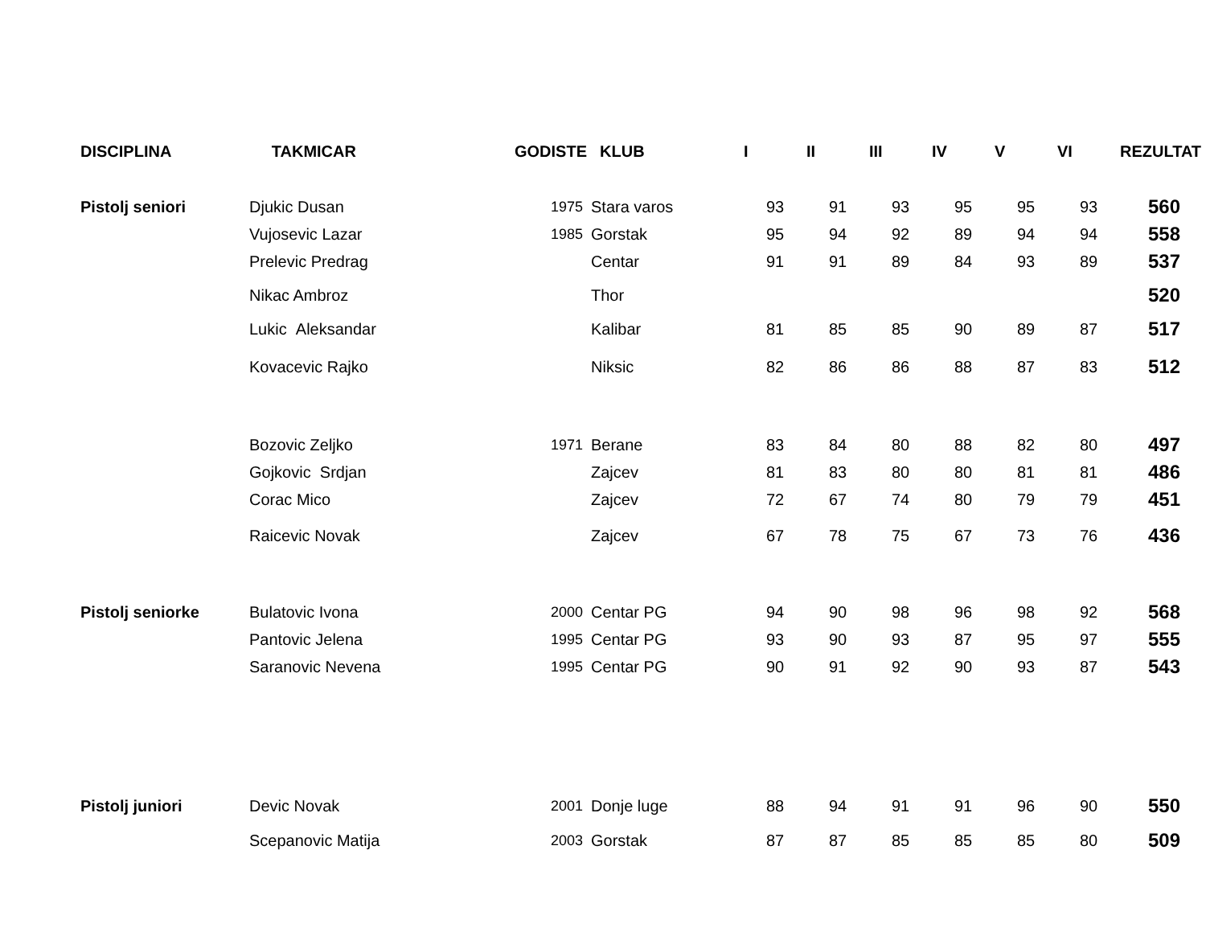| DISCIPLINA | TAKMICAR | GODISTE | KLUB | I | II | III | IV | V | VI | REZULTAT |
| --- | --- | --- | --- | --- | --- | --- | --- | --- | --- | --- |
| Pistolj seniori | Djukic Dusan | 1975 | Stara varos | 93 | 91 | 93 | 95 | 95 | 93 | 560 |
| | Vujosevic Lazar | 1985 | Gorstak | 95 | 94 | 92 | 89 | 94 | 94 | 558 |
| | Prelevic Predrag | | Centar | 91 | 91 | 89 | 84 | 93 | 89 | 537 |
| | Nikac Ambroz | | Thor | | | | | | | 520 |
| | Lukic Aleksandar | | Kalibar | 81 | 85 | 85 | 90 | 89 | 87 | 517 |
| | Kovacevic Rajko | | Niksic | 82 | 86 | 86 | 88 | 87 | 83 | 512 |
| | Bozovic Zeljko | 1971 | Berane | 83 | 84 | 80 | 88 | 82 | 80 | 497 |
| | Gojkovic Srdjan | | Zajcev | 81 | 83 | 80 | 80 | 81 | 81 | 486 |
| | Corac Mico | | Zajcev | 72 | 67 | 74 | 80 | 79 | 79 | 451 |
| | Raicevic Novak | | Zajcev | 67 | 78 | 75 | 67 | 73 | 76 | 436 |
| Pistolj seniorke | Bulatovic Ivona | 2000 | Centar PG | 94 | 90 | 98 | 96 | 98 | 92 | 568 |
| | Pantovic Jelena | 1995 | Centar PG | 93 | 90 | 93 | 87 | 95 | 97 | 555 |
| | Saranovic Nevena | 1995 | Centar PG | 90 | 91 | 92 | 90 | 93 | 87 | 543 |
| Pistolj juniori | Devic Novak | 2001 | Donje luge | 88 | 94 | 91 | 91 | 96 | 90 | 550 |
| | Scepanovic Matija | 2003 | Gorstak | 87 | 87 | 85 | 85 | 85 | 80 | 509 |